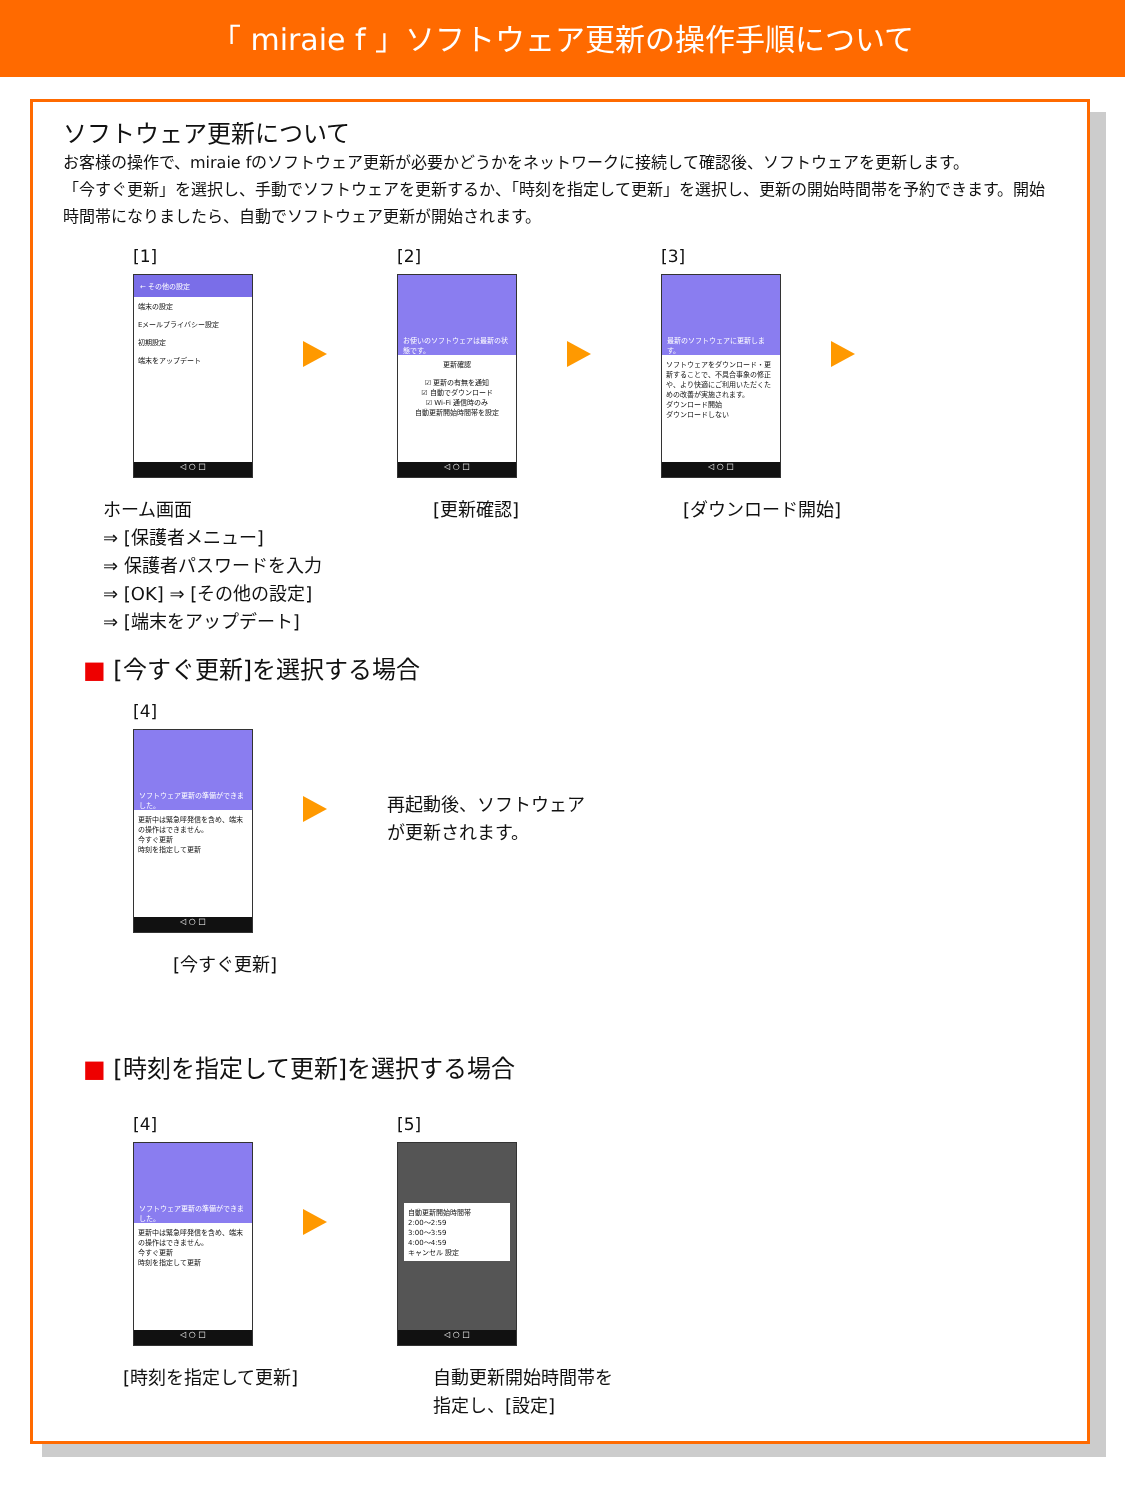「 miraie f 」ソフトウェア更新の操作手順について
ソフトウェア更新について
お客様の操作で、miraie fのソフトウェア更新が必要かどうかをネットワークに接続して確認後、ソフトウェアを更新します。
「今すぐ更新」を選択し、手動でソフトウェアを更新するか、「時刻を指定して更新」を選択し、更新の開始時間帯を予約できます。開始時間帯になりましたら、自動でソフトウェア更新が開始されます。
[1]
← その他の設定
端末の設定
Eメールプライバシー設定
初期設定
端末をアップデート
◁ ○ □
[2]
お使いのソフトウェアは最新の状態です。
更新確認
☑ 更新の有無を通知
☑ 自動でダウンロード
☑ Wi-Fi 通信時のみ
自動更新開始時間帯を設定
◁ ○ □
[3]
最新のソフトウェアに更新します。
ソフトウェアをダウンロード・更新することで、不具合事象の修正や、より快適にご利用いただくための改善が実施されます。
ダウンロード開始
ダウンロードしない
◁ ○ □
ホーム画面
⇒ [保護者メニュー]
⇒ 保護者パスワードを入力
⇒ [OK] ⇒ [その他の設定]
⇒ [端末をアップデート]
[更新確認] [ダウンロード開始]
■ [今すぐ更新]を選択する場合
[4]
ソフトウェア更新の準備ができました。
更新中は緊急呼発信を含め、端末の操作はできません。
今すぐ更新
時刻を指定して更新
◁ ○ □
再起動後、ソフトウェア
が更新されます。
[今すぐ更新]
■ [時刻を指定して更新]を選択する場合
[4]
ソフトウェア更新の準備ができました。
更新中は緊急呼発信を含め、端末の操作はできません。
今すぐ更新
時刻を指定して更新
◁ ○ □
[5]
自動更新開始時間帯
2:00～2:59
3:00～3:59
4:00～4:59
キャンセル 設定
◁ ○ □
[時刻を指定して更新] 自動更新開始時間帯を
指定し、[設定]